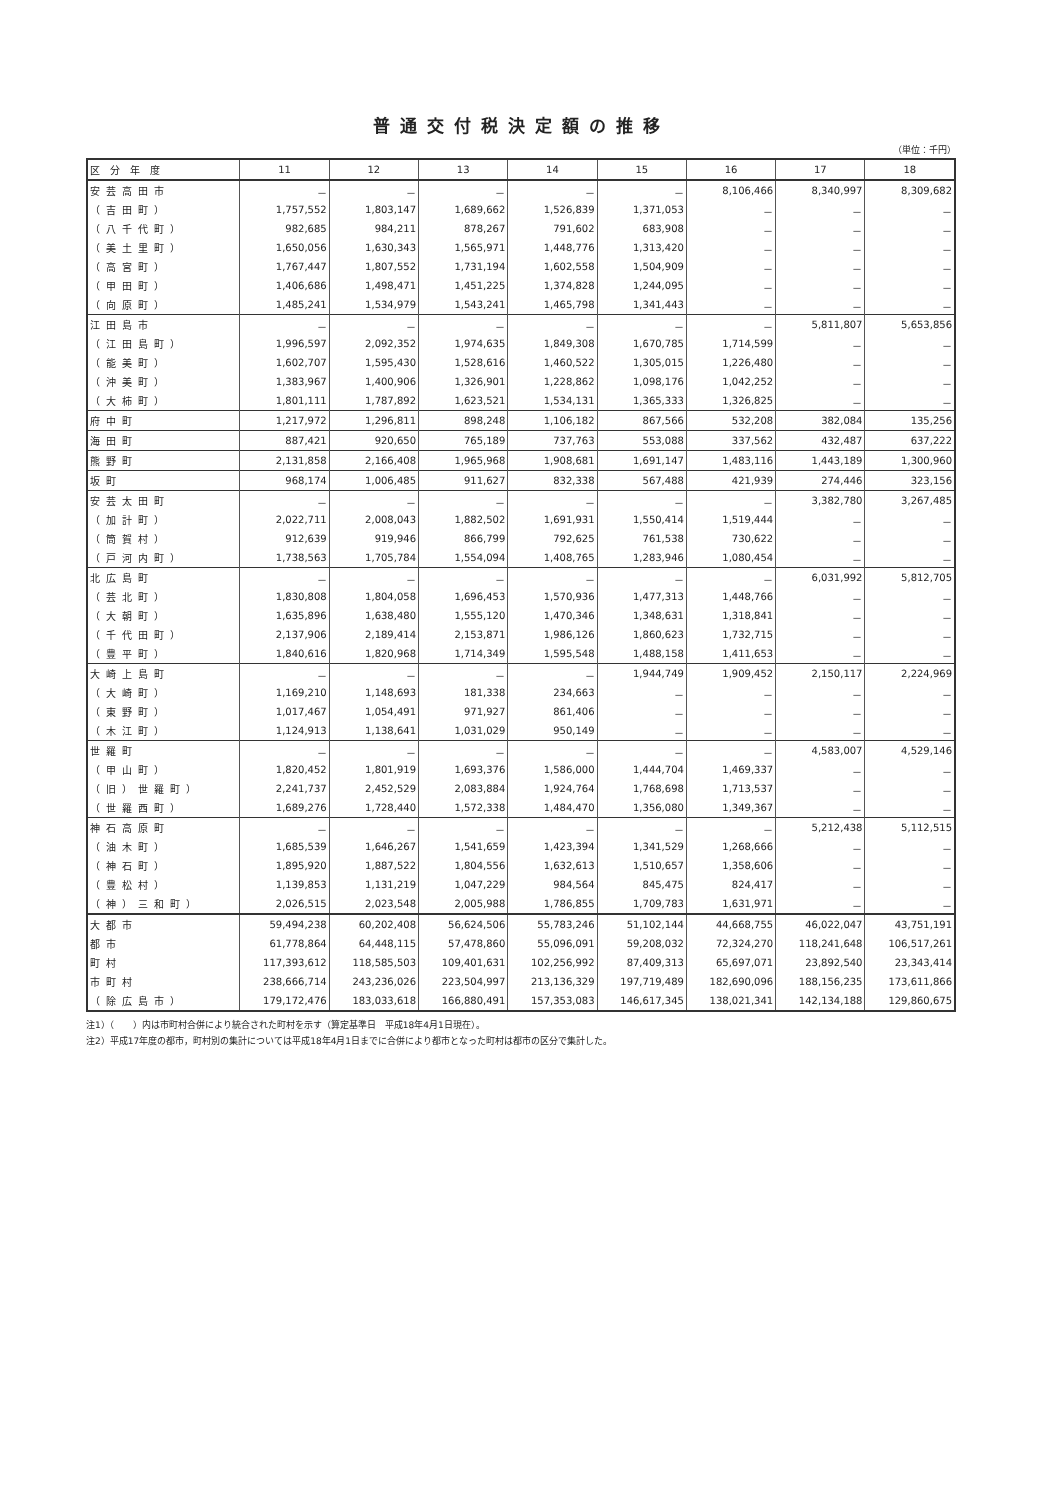普通交付税決定額の推移
（単位：千円）
| 区 分 年 度 | 11 | 12 | 13 | 14 | 15 | 16 | 17 | 18 |
| --- | --- | --- | --- | --- | --- | --- | --- | --- |
| 安芸高田市 | － | － | － | － | － | 8,106,466 | 8,340,997 | 8,309,682 |
| （吉田町） | 1,757,552 | 1,803,147 | 1,689,662 | 1,526,839 | 1,371,053 | － | － | － |
| （八千代町） | 982,685 | 984,211 | 878,267 | 791,602 | 683,908 | － | － | － |
| （美土里町） | 1,650,056 | 1,630,343 | 1,565,971 | 1,448,776 | 1,313,420 | － | － | － |
| （高宮町） | 1,767,447 | 1,807,552 | 1,731,194 | 1,602,558 | 1,504,909 | － | － | － |
| （甲田町） | 1,406,686 | 1,498,471 | 1,451,225 | 1,374,828 | 1,244,095 | － | － | － |
| （向原町） | 1,485,241 | 1,534,979 | 1,543,241 | 1,465,798 | 1,341,443 | － | － | － |
| 江田島市 | － | － | － | － | － | － | 5,811,807 | 5,653,856 |
| （江田島町） | 1,996,597 | 2,092,352 | 1,974,635 | 1,849,308 | 1,670,785 | 1,714,599 | － | － |
| （能美町） | 1,602,707 | 1,595,430 | 1,528,616 | 1,460,522 | 1,305,015 | 1,226,480 | － | － |
| （沖美町） | 1,383,967 | 1,400,906 | 1,326,901 | 1,228,862 | 1,098,176 | 1,042,252 | － | － |
| （大柿町） | 1,801,111 | 1,787,892 | 1,623,521 | 1,534,131 | 1,365,333 | 1,326,825 | － | － |
| 府中町 | 1,217,972 | 1,296,811 | 898,248 | 1,106,182 | 867,566 | 532,208 | 382,084 | 135,256 |
| 海田町 | 887,421 | 920,650 | 765,189 | 737,763 | 553,088 | 337,562 | 432,487 | 637,222 |
| 熊野町 | 2,131,858 | 2,166,408 | 1,965,968 | 1,908,681 | 1,691,147 | 1,483,116 | 1,443,189 | 1,300,960 |
| 坂町 | 968,174 | 1,006,485 | 911,627 | 832,338 | 567,488 | 421,939 | 274,446 | 323,156 |
| 安芸太田町 | － | － | － | － | － | － | 3,382,780 | 3,267,485 |
| （加計町） | 2,022,711 | 2,008,043 | 1,882,502 | 1,691,931 | 1,550,414 | 1,519,444 | － | － |
| （筒賀村） | 912,639 | 919,946 | 866,799 | 792,625 | 761,538 | 730,622 | － | － |
| （戸河内町） | 1,738,563 | 1,705,784 | 1,554,094 | 1,408,765 | 1,283,946 | 1,080,454 | － | － |
| 北広島町 | － | － | － | － | － | － | 6,031,992 | 5,812,705 |
| （芸北町） | 1,830,808 | 1,804,058 | 1,696,453 | 1,570,936 | 1,477,313 | 1,448,766 | － | － |
| （大朝町） | 1,635,896 | 1,638,480 | 1,555,120 | 1,470,346 | 1,348,631 | 1,318,841 | － | － |
| （千代田町） | 2,137,906 | 2,189,414 | 2,153,871 | 1,986,126 | 1,860,623 | 1,732,715 | － | － |
| （豊平町） | 1,840,616 | 1,820,968 | 1,714,349 | 1,595,548 | 1,488,158 | 1,411,653 | － | － |
| 大崎上島町 | － | － | － | － | 1,944,749 | 1,909,452 | 2,150,117 | 2,224,969 |
| （大崎町） | 1,169,210 | 1,148,693 | 181,338 | 234,663 | － | － | － | － |
| （東野町） | 1,017,467 | 1,054,491 | 971,927 | 861,406 | － | － | － | － |
| （木江町） | 1,124,913 | 1,138,641 | 1,031,029 | 950,149 | － | － | － | － |
| 世羅町 | － | － | － | － | － | － | 4,583,007 | 4,529,146 |
| （甲山町） | 1,820,452 | 1,801,919 | 1,693,376 | 1,586,000 | 1,444,704 | 1,469,337 | － | － |
| （旧）世羅町） | 2,241,737 | 2,452,529 | 2,083,884 | 1,924,764 | 1,768,698 | 1,713,537 | － | － |
| （世羅西町） | 1,689,276 | 1,728,440 | 1,572,338 | 1,484,470 | 1,356,080 | 1,349,367 | － | － |
| 神石高原町 | － | － | － | － | － | － | 5,212,438 | 5,112,515 |
| （油木町） | 1,685,539 | 1,646,267 | 1,541,659 | 1,423,394 | 1,341,529 | 1,268,666 | － | － |
| （神石町） | 1,895,920 | 1,887,522 | 1,804,556 | 1,632,613 | 1,510,657 | 1,358,606 | － | － |
| （豊松村） | 1,139,853 | 1,131,219 | 1,047,229 | 984,564 | 845,475 | 824,417 | － | － |
| （神）三和町） | 2,026,515 | 2,023,548 | 2,005,988 | 1,786,855 | 1,709,783 | 1,631,971 | － | － |
| 大都市 | 59,494,238 | 60,202,408 | 56,624,506 | 55,783,246 | 51,102,144 | 44,668,755 | 46,022,047 | 43,751,191 |
| 都市 | 61,778,864 | 64,448,115 | 57,478,860 | 55,096,091 | 59,208,032 | 72,324,270 | 118,241,648 | 106,517,261 |
| 町村 | 117,393,612 | 118,585,503 | 109,401,631 | 102,256,992 | 87,409,313 | 65,697,071 | 23,892,540 | 23,343,414 |
| 市町村 | 238,666,714 | 243,236,026 | 223,504,997 | 213,136,329 | 197,719,489 | 182,690,096 | 188,156,235 | 173,611,866 |
| （除広島市） | 179,172,476 | 183,033,618 | 166,880,491 | 157,353,083 | 146,617,345 | 138,021,341 | 142,134,188 | 129,860,675 |
注1）（　　）内は市町村合併により統合された町村を示す（算定基準日　平成18年4月1日現在）。
注2）平成17年度の都市，町村別の集計については平成18年4月1日までに合併により都市となった町村は都市の区分で集計した。